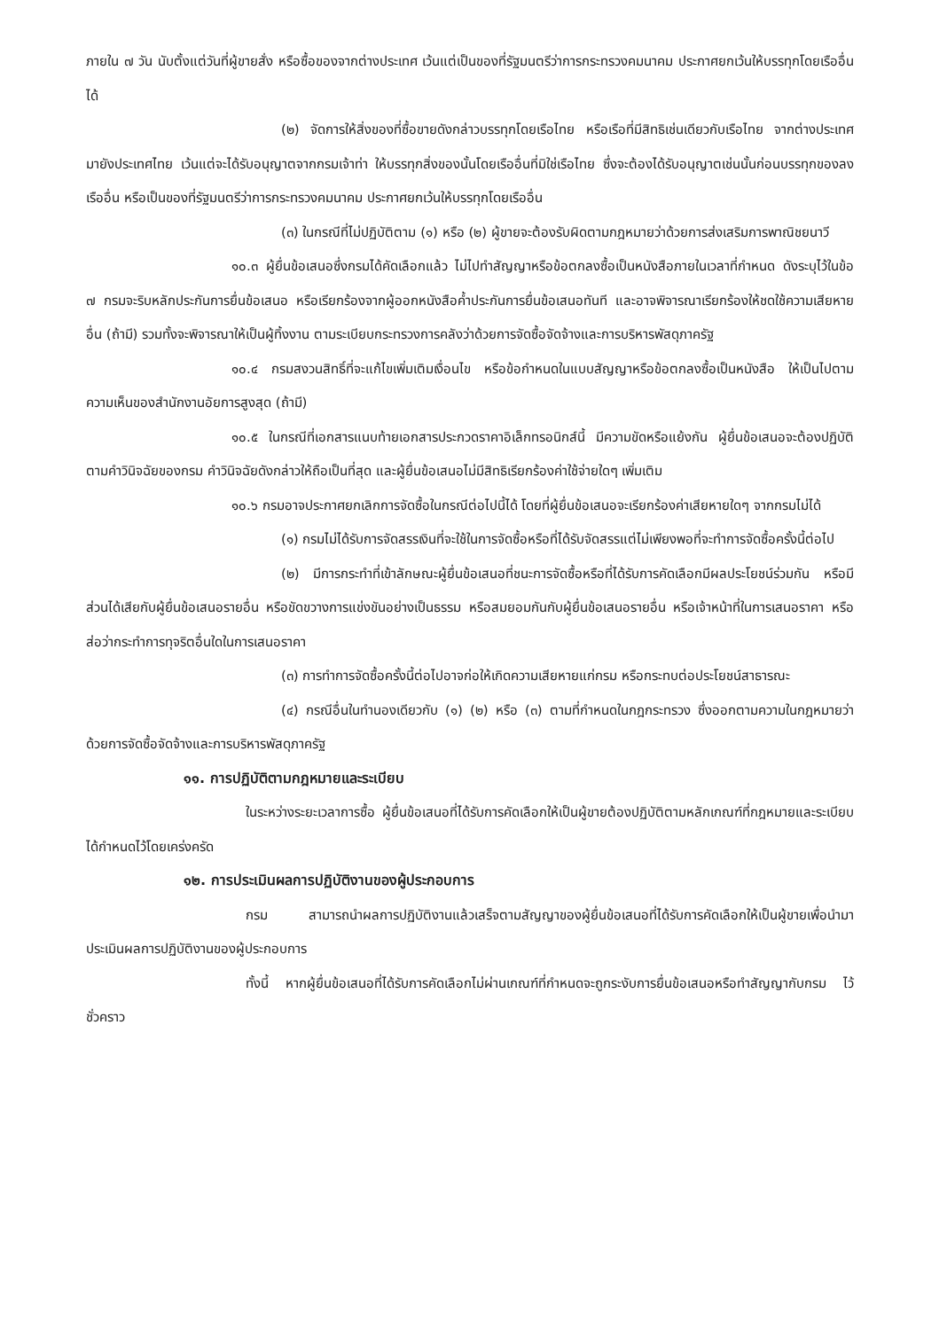ภายใน ๗ วัน นับตั้งแต่วันที่ผู้ขายสั่ง หรือซื้อของจากต่างประเทศ เว้นแต่เป็นของที่รัฐมนตรีว่าการกระทรวงคมนาคม ประกาศยกเว้นให้บรรทุกโดยเรืออื่นได้
(๒) จัดการให้สิ่งของที่ซื้อขายดังกล่าวบรรทุกโดยเรือไทย หรือเรือที่มีสิทธิเช่นเดียวกับเรือไทย จากต่างประเทศมายังประเทศไทย เว้นแต่จะได้รับอนุญาตจากกรมเจ้าท่า ให้บรรทุกสิ่งของนั้นโดยเรืออื่นที่มิใช่เรือไทย ซึ่งจะต้องได้รับอนุญาตเช่นนั้นก่อนบรรทุกของลงเรืออื่น หรือเป็นของที่รัฐมนตรีว่าการกระทรวงคมนาคม ประกาศยกเว้นให้บรรทุกโดยเรืออื่น
(๓) ในกรณีที่ไม่ปฏิบัติตาม (๑) หรือ (๒) ผู้ขายจะต้องรับผิดตามกฎหมายว่าด้วยการส่งเสริมการพาณิชยนาวี
๑๐.๓ ผู้ยื่นข้อเสนอซึ่งกรมได้คัดเลือกแล้ว ไม่ไปทำสัญญาหรือข้อตกลงซื้อเป็นหนังสือภายในเวลาที่กำหนด ดังระบุไว้ในข้อ ๗ กรมจะริบหลักประกันการยื่นข้อเสนอ หรือเรียกร้องจากผู้ออกหนังสือค้ำประกันการยื่นข้อเสนอทันที และอาจพิจารณาเรียกร้องให้ชดใช้ความเสียหายอื่น (ถ้ามี) รวมทั้งจะพิจารณาให้เป็นผู้ทิ้งงาน ตามระเบียบกระทรวงการคลังว่าด้วยการจัดซื้อจัดจ้างและการบริหารพัสดุภาครัฐ
๑๐.๔ กรมสงวนสิทธิ์ที่จะแก้ไขเพิ่มเติมเงื่อนไข หรือข้อกำหนดในแบบสัญญาหรือข้อตกลงซื้อเป็นหนังสือ ให้เป็นไปตามความเห็นของสำนักงานอัยการสูงสุด (ถ้ามี)
๑๐.๕ ในกรณีที่เอกสารแนบท้ายเอกสารประกวดราคาอิเล็กทรอนิกส์นี้ มีความขัดหรือแย้งกัน ผู้ยื่นข้อเสนอจะต้องปฏิบัติตามคำวินิจฉัยของกรม คำวินิจฉัยดังกล่าวให้ถือเป็นที่สุด และผู้ยื่นข้อเสนอไม่มีสิทธิเรียกร้องค่าใช้จ่ายใดๆ เพิ่มเติม
๑๐.๖ กรมอาจประกาศยกเลิกการจัดซื้อในกรณีต่อไปนี้ได้ โดยที่ผู้ยื่นข้อเสนอจะเรียกร้องค่าเสียหายใดๆ จากกรมไม่ได้
(๑) กรมไม่ได้รับการจัดสรรเงินที่จะใช้ในการจัดซื้อหรือที่ได้รับจัดสรรแต่ไม่เพียงพอที่จะทำการจัดซื้อครั้งนี้ต่อไป
(๒) มีการกระทำที่เข้าลักษณะผู้ยื่นข้อเสนอที่ชนะการจัดซื้อหรือที่ได้รับการคัดเลือกมีผลประโยชน์ร่วมกัน หรือมีส่วนได้เสียกับผู้ยื่นข้อเสนอรายอื่น หรือขัดขวางการแข่งขันอย่างเป็นธรรม หรือสมยอมกันกับผู้ยื่นข้อเสนอรายอื่น หรือเจ้าหน้าที่ในการเสนอราคา หรือส่อว่ากระทำการทุจริตอื่นใดในการเสนอราคา
(๓) การทำการจัดซื้อครั้งนี้ต่อไปอาจก่อให้เกิดความเสียหายแก่กรม หรือกระทบต่อประโยชน์สาธารณะ
(๔) กรณีอื่นในทำนองเดียวกับ (๑) (๒) หรือ (๓) ตามที่กำหนดในกฎกระทรวง ซึ่งออกตามความในกฎหมายว่าด้วยการจัดซื้อจัดจ้างและการบริหารพัสดุภาครัฐ
๑๑. การปฏิบัติตามกฎหมายและระเบียบ
ในระหว่างระยะเวลาการซื้อ ผู้ยื่นข้อเสนอที่ได้รับการคัดเลือกให้เป็นผู้ขายต้องปฏิบัติตามหลักเกณฑ์ที่กฎหมายและระเบียบได้กำหนดไว้โดยเคร่งครัด
๑๒. การประเมินผลการปฏิบัติงานของผู้ประกอบการ
กรม สามารถนำผลการปฏิบัติงานแล้วเสร็จตามสัญญาของผู้ยื่นข้อเสนอที่ได้รับการคัดเลือกให้เป็นผู้ขายเพื่อนำมาประเมินผลการปฏิบัติงานของผู้ประกอบการ
ทั้งนี้ หากผู้ยื่นข้อเสนอที่ได้รับการคัดเลือกไม่ผ่านเกณฑ์ที่กำหนดจะถูกระงับการยื่นข้อเสนอหรือทำสัญญากับกรม ไว้ชั่วคราว